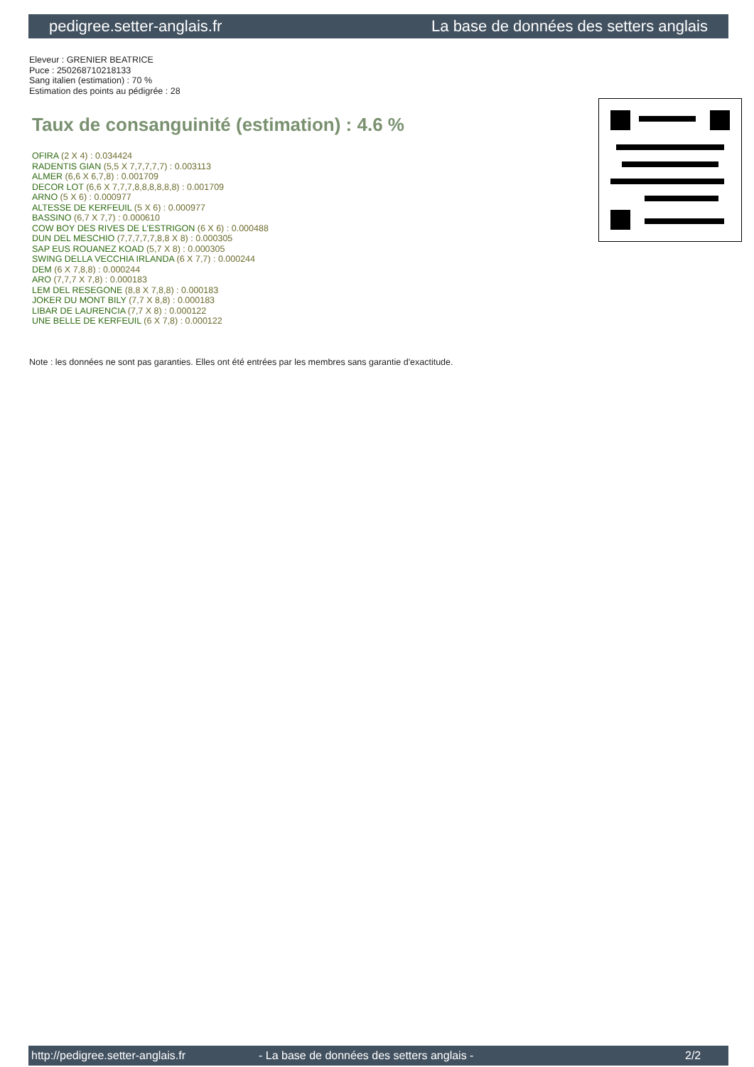pedigree.setter-anglais.fr La base de données des setters anglais
Eleveur : GRENIER BEATRICE
Puce : 250268710218133
Sang italien (estimation) : 70 %
Estimation des points au pédigrée : 28
Taux de consanguinité (estimation) : 4.6 %
OFIRA (2 X 4) : 0.034424
RADENTIS GIAN (5,5 X 7,7,7,7,7) : 0.003113
ALMER (6,6 X 6,7,8) : 0.001709
DECOR LOT (6,6 X 7,7,7,8,8,8,8,8,8) : 0.001709
ARNO (5 X 6) : 0.000977
ALTESSE DE KERFEUIL (5 X 6) : 0.000977
BASSINO (6,7 X 7,7) : 0.000610
COW BOY DES RIVES DE L'ESTRIGON (6 X 6) : 0.000488
DUN DEL MESCHIO (7,7,7,7,7,8,8 X 8) : 0.000305
SAP EUS ROUANEZ KOAD (5,7 X 8) : 0.000305
SWING DELLA VECCHIA IRLANDA (6 X 7,7) : 0.000244
DEM (6 X 7,8,8) : 0.000244
ARO (7,7,7 X 7,8) : 0.000183
LEM DEL RESEGONE (8,8 X 7,8,8) : 0.000183
JOKER DU MONT BILY (7,7 X 8,8) : 0.000183
LIBAR DE LAURENCIA (7,7 X 8) : 0.000122
UNE BELLE DE KERFEUIL (6 X 7,8) : 0.000122
Note : les données ne sont pas garanties. Elles ont été entrées par les membres sans garantie d'exactitude.
http://pedigree.setter-anglais.fr - La base de données des setters anglais - 2/2